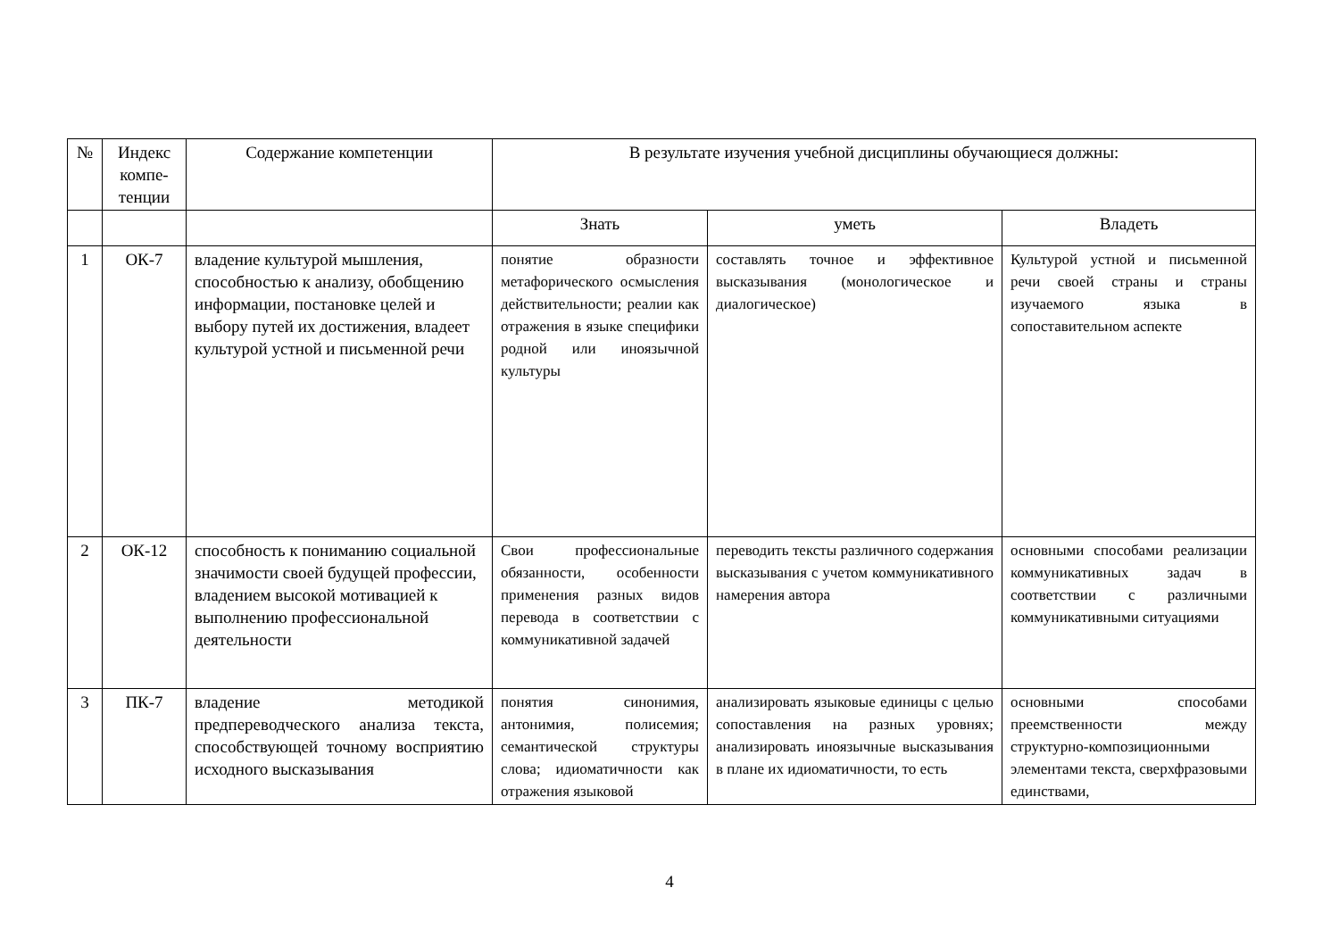| № | Индекс компе-тенции | Содержание компетенции | В результате изучения учебной дисциплины обучающиеся должны: | | |
| --- | --- | --- | --- | --- | --- |
| | | | Знать | уметь | Владеть |
| 1 | ОК-7 | владение культурой мышления, способностью к анализу, обобщению информации, постановке целей и выбору путей их достижения, владеет культурой устной и письменной речи | понятие образности метафорического осмысления действительности; реалии как отражения в языке специфики родной или иноязычной культуры | составлять точное и эффективное высказывания (монологическое и диалогическое) | Культурой устной и письменной речи своей страны и страны изучаемого языка в сопоставительном аспекте |
| 2 | ОК-12 | способность к пониманию социальной значимости своей будущей профессии, владением высокой мотивацией к выполнению профессиональной деятельности | Свои профессиональные обязанности, особенности применения разных видов перевода в соответствии с коммуникативной задачей | переводить тексты различного содержания высказывания с учетом коммуникативного намерения автора | основными способами реализации коммуникативных задач в соответствии с различными коммуникативными ситуациями |
| 3 | ПК-7 | владение методикой предпереводческого анализа текста, способствующей точному восприятию исходного высказывания | понятия синонимия, антонимия, полисемия; семантической структуры слова; идиоматичности как отражения языковой | анализировать языковые единицы с целью сопоставления на разных уровнях; анализировать иноязычные высказывания в плане их идиоматичности, то есть | основными способами преемственности между структурно-композиционными элементами текста, сверхфразовыми единствами, |
4